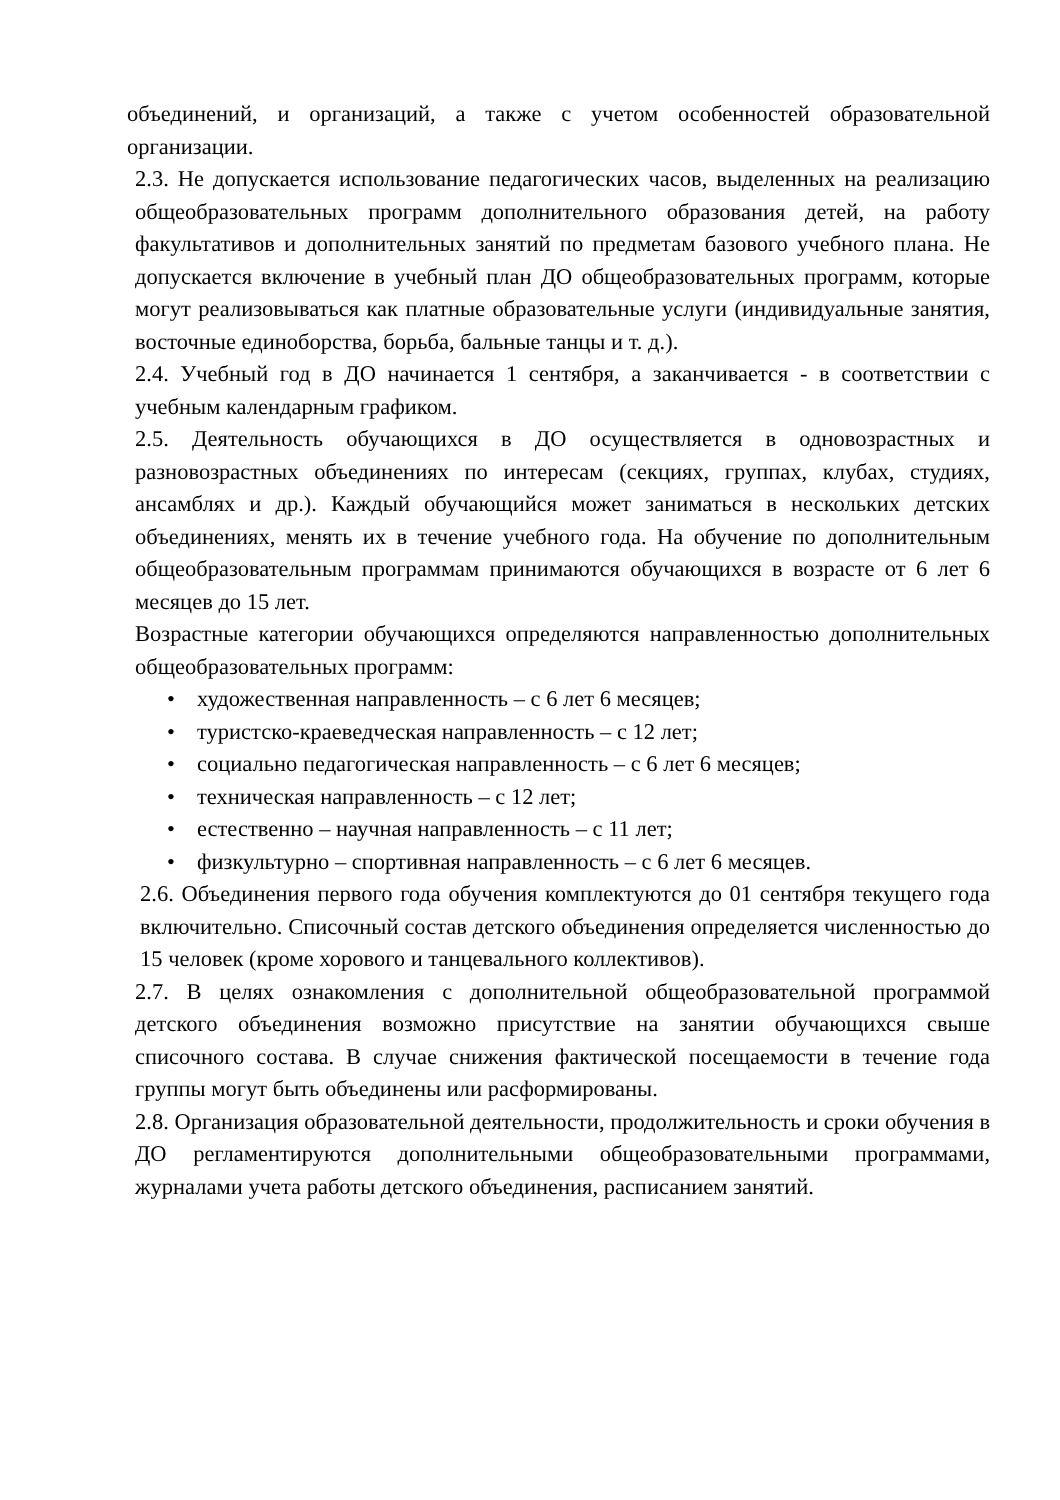объединений, и организаций, а также с учетом особенностей образовательной организации.
2.3. Не допускается использование педагогических часов, выделенных на реализацию общеобразовательных программ дополнительного образования детей, на работу факультативов и дополнительных занятий по предметам базового учебного плана. Не допускается включение в учебный план ДО общеобразовательных программ, которые могут реализовываться как платные образовательные услуги (индивидуальные занятия, восточные единоборства, борьба, бальные танцы и т. д.).
2.4. Учебный год в ДО начинается 1 сентября, а заканчивается - в соответствии с учебным календарным графиком.
2.5. Деятельность обучающихся в ДО осуществляется в одновозрастных и разновозрастных объединениях по интересам (секциях, группах, клубах, студиях, ансамблях и др.). Каждый обучающийся может заниматься в нескольких детских объединениях, менять их в течение учебного года. На обучение по дополнительным общеобразовательным программам принимаются обучающихся в возрасте от 6 лет 6 месяцев до 15 лет.
Возрастные категории обучающихся определяются направленностью дополнительных общеобразовательных программ:
• художественная направленность – с 6 лет 6 месяцев;
• туристско-краеведческая направленность – с 12 лет;
• социально педагогическая направленность – с 6 лет 6 месяцев;
• техническая направленность – с 12 лет;
• естественно – научная направленность – с 11 лет;
• физкультурно – спортивная направленность – с 6 лет 6 месяцев.
2.6. Объединения первого года обучения комплектуются до 01 сентября текущего года включительно. Списочный состав детского объединения определяется численностью до 15 человек (кроме хорового и танцевального коллективов).
2.7. В целях ознакомления с дополнительной общеобразовательной программой детского объединения возможно присутствие на занятии обучающихся свыше списочного состава. В случае снижения фактической посещаемости в течение года группы могут быть объединены или расформированы.
2.8. Организация образовательной деятельности, продолжительность и сроки обучения в ДО регламентируются дополнительными общеобразовательными программами, журналами учета работы детского объединения, расписанием занятий.